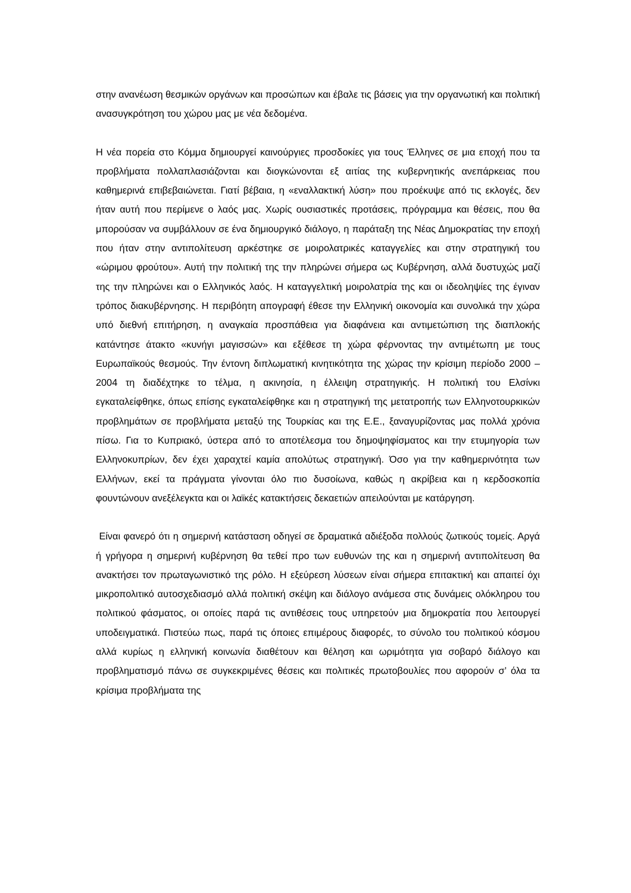στην ανανέωση θεσμικών οργάνων και προσώπων και έβαλε τις βάσεις για την οργανωτική και πολιτική ανασυγκρότηση του χώρου μας με νέα δεδομένα.
Η νέα πορεία στο Κόμμα δημιουργεί καινούργιες προσδοκίες για τους Έλληνες σε μια εποχή που τα προβλήματα πολλαπλασιάζονται και διογκώνονται εξ αιτίας της κυβερνητικής ανεπάρκειας που καθημερινά επιβεβαιώνεται. Γιατί βέβαια, η «εναλλακτική λύση» που προέκυψε από τις εκλογές, δεν ήταν αυτή που περίμενε ο λαός μας. Χωρίς ουσιαστικές προτάσεις, πρόγραμμα και θέσεις, που θα μπορούσαν να συμβάλλουν σε ένα δημιουργικό διάλογο, η παράταξη της Νέας Δημοκρατίας την εποχή που ήταν στην αντιπολίτευση αρκέστηκε σε μοιρολατρικές καταγγελίες και στην στρατηγική του «ώριμου φρούτου». Αυτή την πολιτική της την πληρώνει σήμερα ως Κυβέρνηση, αλλά δυστυχώς μαζί της την πληρώνει και ο Ελληνικός λαός. Η καταγγελτική μοιρολατρία της και οι ιδεοληψίες της έγιναν τρόπος διακυβέρνησης. Η περιβόητη απογραφή έθεσε την Ελληνική οικονομία και συνολικά την χώρα υπό διεθνή επιτήρηση, η αναγκαία προσπάθεια για διαφάνεια και αντιμετώπιση της διαπλοκής κατάντησε άτακτο «κυνήγι μαγισσών» και εξέθεσε τη χώρα φέρνοντας την αντιμέτωπη με τους Ευρωπαϊκούς θεσμούς. Την έντονη διπλωματική κινητικότητα της χώρας την κρίσιμη περίοδο 2000 – 2004 τη διαδέχτηκε το τέλμα, η ακινησία, η έλλειψη στρατηγικής. Η πολιτική του Ελσίνκι εγκαταλείφθηκε, όπως επίσης εγκαταλείφθηκε και η στρατηγική της μετατροπής των Ελληνοτουρκικών προβλημάτων σε προβλήματα μεταξύ της Τουρκίας και της Ε.Ε., ξαναγυρίζοντας μας πολλά χρόνια πίσω. Για το Κυπριακό, ύστερα από το αποτέλεσμα του δημοψηφίσματος και την ετυμηγορία των Ελληνοκυπρίων, δεν έχει χαραχτεί καμία απολύτως στρατηγική. Όσο για την καθημερινότητα των Ελλήνων, εκεί τα πράγματα γίνονται όλο πιο δυσοίωνα, καθώς η ακρίβεια και η κερδοσκοπία φουντώνουν ανεξέλεγκτα και οι λαϊκές κατακτήσεις δεκαετιών απειλούνται με κατάργηση.
Είναι φανερό ότι η σημερινή κατάσταση οδηγεί σε δραματικά αδιέξοδα πολλούς ζωτικούς τομείς. Αργά ή γρήγορα η σημερινή κυβέρνηση θα τεθεί προ των ευθυνών της και η σημερινή αντιπολίτευση θα ανακτήσει τον πρωταγωνιστικό της ρόλο. Η εξεύρεση λύσεων είναι σήμερα επιτακτική και απαιτεί όχι μικροπολιτικό αυτοσχεδιασμό αλλά πολιτική σκέψη και διάλογο ανάμεσα στις δυνάμεις ολόκληρου του πολιτικού φάσματος, οι οποίες παρά τις αντιθέσεις τους υπηρετούν μια δημοκρατία που λειτουργεί υποδειγματικά. Πιστεύω πως, παρά τις όποιες επιμέρους διαφορές, το σύνολο του πολιτικού κόσμου αλλά κυρίως η ελληνική κοινωνία διαθέτουν και θέληση και ωριμότητα για σοβαρό διάλογο και προβληματισμό πάνω σε συγκεκριμένες θέσεις και πολιτικές πρωτοβουλίες που αφορούν σ’ όλα τα κρίσιμα προβλήματα της